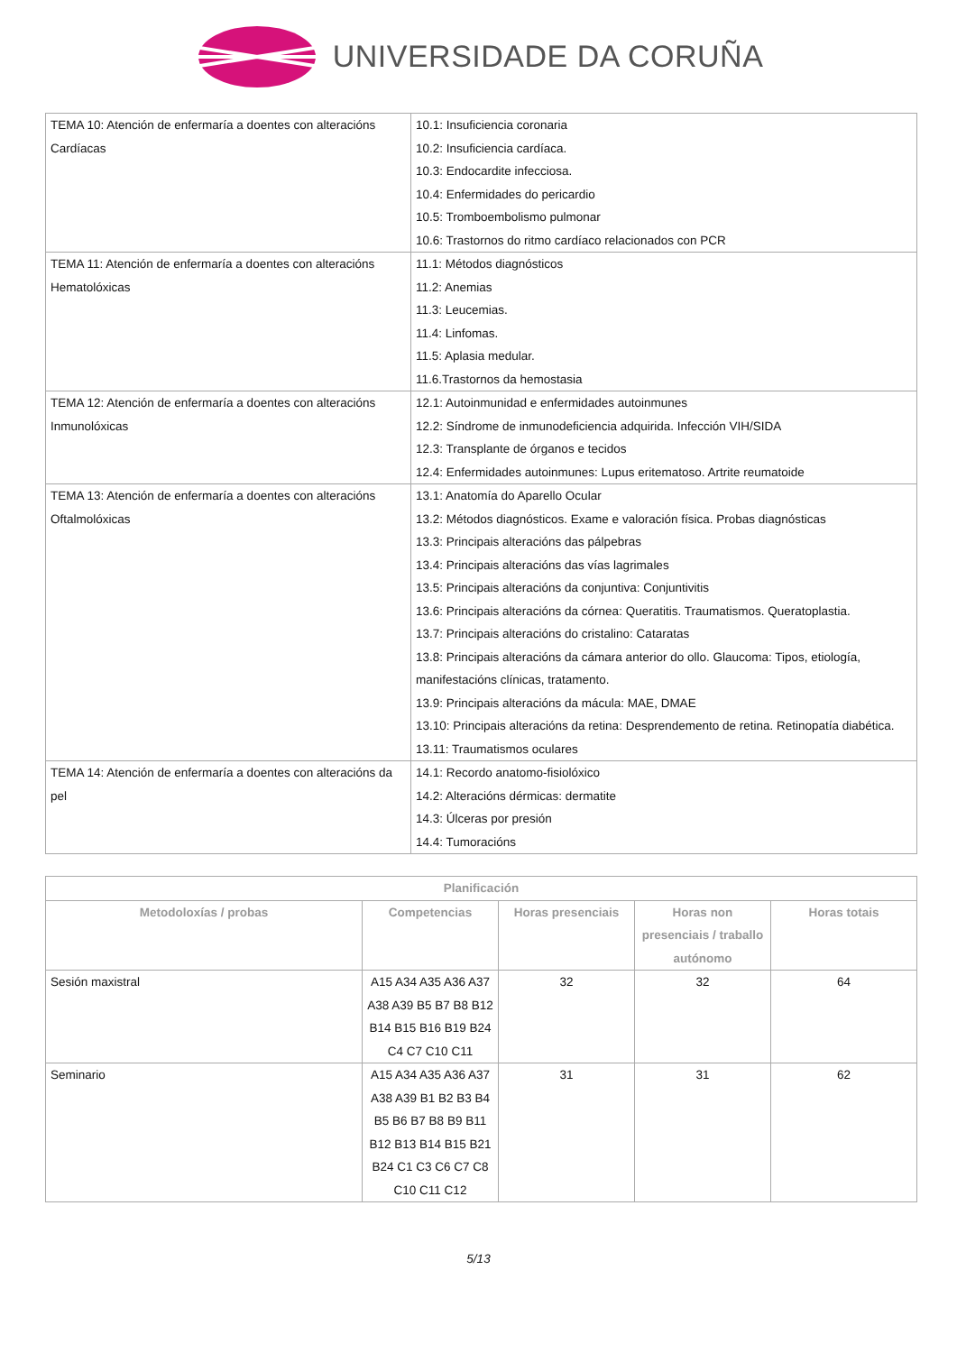UNIVERSIDADE DA CORUÑA
| TEMA 10: Atención de enfermaría a doentes con alteracións Cardíacas | 10.1: Insuficiencia coronaria 10.2: Insuficiencia cardíaca. 10.3: Endocardite infecciosa. 10.4: Enfermidades do pericardio 10.5: Tromboembolismo pulmonar 10.6: Trastornos do ritmo cardíaco relacionados con PCR |
| TEMA 11: Atención de enfermaría a doentes con alteracións Hematolóxicas | 11.1: Métodos diagnósticos 11.2: Anemias 11.3: Leucemias. 11.4: Linfomas. 11.5: Aplasia medular. 11.6.Trastornos da hemostasia |
| TEMA 12: Atención de enfermaría a doentes con alteracións Inmunolóxicas | 12.1: Autoinmunidad e enfermidades autoinmunes 12.2: Síndrome de inmunodeficiencia adquirida. Infección VIH/SIDA 12.3: Transplante de órganos e tecidos 12.4: Enfermidades autoinmunes: Lupus eritematoso. Artrite reumatoide |
| TEMA 13: Atención de enfermaría a doentes con alteracións Oftalmolóxicas | 13.1: Anatomía do Aparello Ocular 13.2: Métodos diagnósticos. Exame e valoración física. Probas diagnósticas 13.3: Principais alteracións das pálpebras 13.4: Principais alteracións das vías lagrimales 13.5: Principais alteracións da conjuntiva: Conjuntivitis 13.6: Principais alteracións da córnea: Queratitis. Traumatismos. Queratoplastia. 13.7: Principais alteracións do cristalino: Cataratas 13.8: Principais alteracións da cámara anterior do ollo. Glaucoma: Tipos, etiología, manifestacións clínicas, tratamento. 13.9: Principais alteracións da mácula: MAE, DMAE 13.10: Principais alteracións da retina: Desprendemento de retina. Retinopatía diabética. 13.11: Traumatismos oculares |
| TEMA 14: Atención de enfermaría a doentes con alteracións da pel | 14.1: Recordo anatomo-fisiolóxico 14.2: Alteracións dérmicas: dermatite 14.3: Úlceras por presión 14.4: Tumoracións |
| Planificación | | | | |
| --- | --- | --- | --- | --- |
| Metodoloxías / probas | Competencias | Horas presenciais | Horas non presenciais / traballo autónomo | Horas totais |
| Sesión maxistral | A15 A34 A35 A36 A37 A38 A39 B5 B7 B8 B12 B14 B15 B16 B19 B24 C4 C7 C10 C11 | 32 | 32 | 64 |
| Seminario | A15 A34 A35 A36 A37 A38 A39 B1 B2 B3 B4 B5 B6 B7 B8 B9 B11 B12 B13 B14 B15 B21 B24 C1 C3 C6 C7 C8 C10 C11 C12 | 31 | 31 | 62 |
5/13